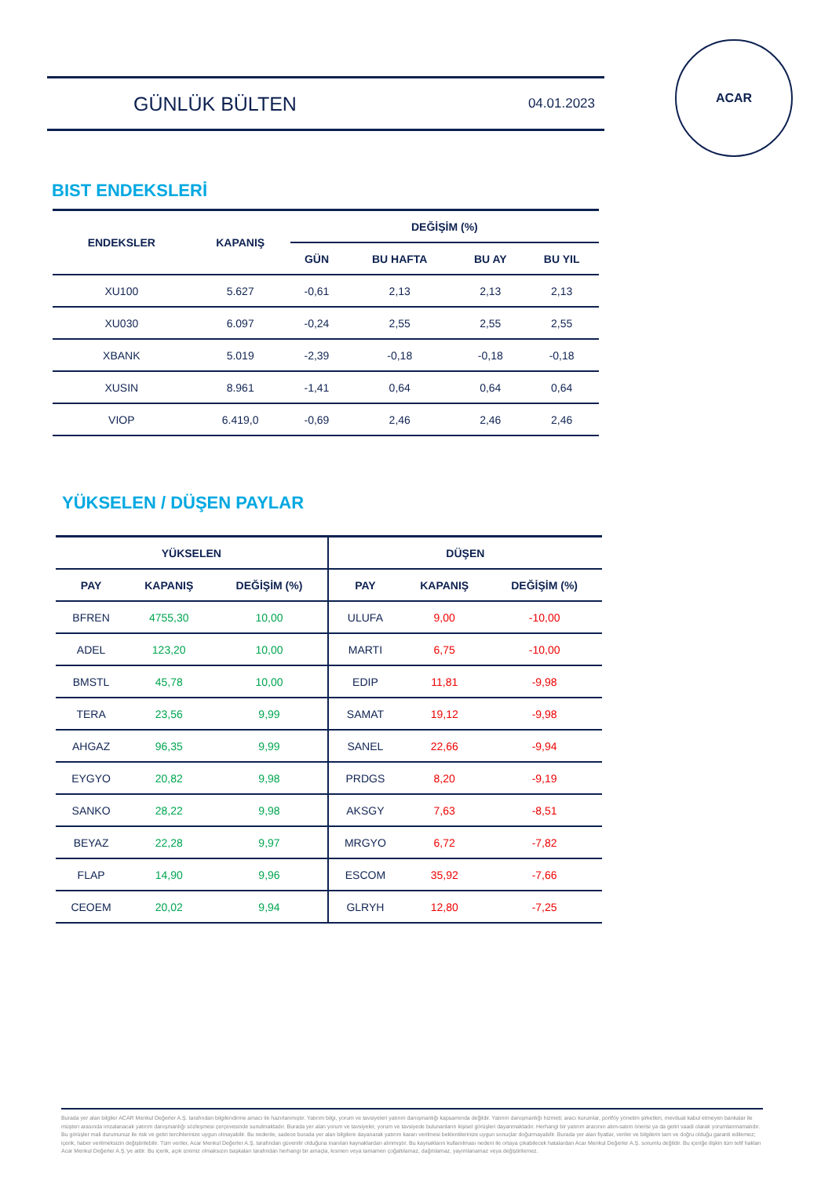GÜNLÜK BÜLTEN
04.01.2023
ACAR
BIST ENDEKSLERİ
| ENDEKSLER | KAPANIŞ | DEĞİŞİM (%) | | | |
| --- | --- | --- | --- | --- | --- |
| | | GÜN | BU HAFTA | BU AY | BU YIL |
| XU100 | 5.627 | -0,61 | 2,13 | 2,13 | 2,13 |
| XU030 | 6.097 | -0,24 | 2,55 | 2,55 | 2,55 |
| XBANK | 5.019 | -2,39 | -0,18 | -0,18 | -0,18 |
| XUSIN | 8.961 | -1,41 | 0,64 | 0,64 | 0,64 |
| VIOP | 6.419,0 | -0,69 | 2,46 | 2,46 | 2,46 |
YÜKSELEN / DÜŞEN PAYLAR
| YÜKSELEN | | | DÜŞEN | | |
| --- | --- | --- | --- | --- | --- |
| PAY | KAPANIŞ | DEĞİŞİM (%) | PAY | KAPANIŞ | DEĞİŞİM (%) |
| BFREN | 4755,30 | 10,00 | ULUFA | 9,00 | -10,00 |
| ADEL | 123,20 | 10,00 | MARTI | 6,75 | -10,00 |
| BMSTL | 45,78 | 10,00 | EDIP | 11,81 | -9,98 |
| TERA | 23,56 | 9,99 | SAMAT | 19,12 | -9,98 |
| AHGAZ | 96,35 | 9,99 | SANEL | 22,66 | -9,94 |
| EYGYO | 20,82 | 9,98 | PRDGS | 8,20 | -9,19 |
| SANKO | 28,22 | 9,98 | AKSGY | 7,63 | -8,51 |
| BEYAZ | 22,28 | 9,97 | MRGYO | 6,72 | -7,82 |
| FLAP | 14,90 | 9,96 | ESCOM | 35,92 | -7,66 |
| CEOEM | 20,02 | 9,94 | GLRYH | 12,80 | -7,25 |
Burada yer alan bilgiler ACAR Menkul Değerler A.Ş. tarafından bilgilendirme amacı ile hazırlanmıştır. Yatırım bilgi, yorum ve tavsiyeleri yatırım danışmanlığı kapsamında değildir. Yatırım danışmanlığı hizmeti; aracı kurumlar, portföy yönetim şirketleri, mevduat kabul etmeyen bankalar ile müşteri arasında imzalanacak yatırım danışmanlığı sözleşmesi çerçevesinde sunulmaktadır. Burada yer alan yorum ve tavsiyeler, yorum ve tavsiyede bulunanların kişisel görüşleri dayanmaktadır. Herhangi bir yatırım aracının alım-satım önerisi ya da getiri vaadi olarak yorumlanmamalıdır. Bu görüşler mali durumunuz ile risk ve getiri tercihlerinize uygun olmayabilir. Bu nedenle, sadece burada yer alan bilgilere dayanarak yatırım kararı verilmesi beklentilerinize uygun sonuçlar doğurmayabilir. Burada yer alan fiyatlar, veriler ve bilgilerin tam ve doğru olduğu garanti edilemez; içerik, haber verilmeksizin değiştirilebilir. Tüm veriler, Acar Menkul Değerler A.Ş. tarafından güvenilir olduğuna inanılan kaynaklardan alınmıştır. Bu kaynakların kullanılması nedeni ile ortaya çıkabilecek hatalardan Acar Menkul Değerler A.Ş. sorumlu değildir. Bu içeriğe ilişkin tüm telif hakları Acar Menkul Değerler A.Ş.'ye aittir. Bu içerik, açık iznimiz olmaksızın başkaları tarafından herhangi bir amaçla, kısmen veya tamamen çoğaltılamaz, dağıtılamaz, yayımlanamaz veya değiştirilemez.